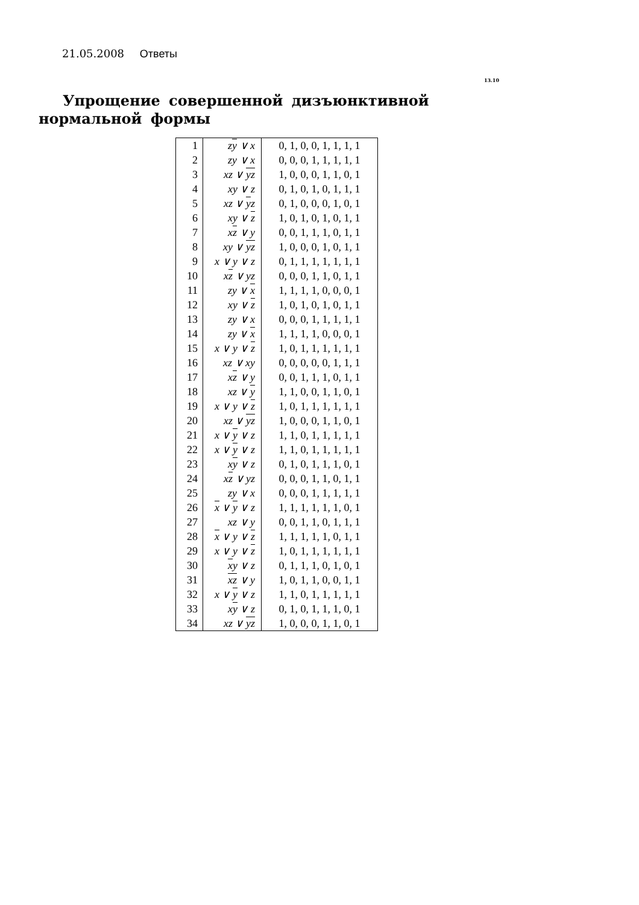21.05.2008 Ответы
13.10
Упрощение совершенной дизъюнктивной нормальной формы
| 1 | z y ∨ x | 0, 1, 0, 0, 1, 1, 1, 1 |
| 2 | zy ∨ x | 0, 0, 0, 1, 1, 1, 1, 1 |
| 3 | xz ∨ y z | 1, 0, 0, 0, 1, 1, 0, 1 |
| 4 | xy ∨ z | 0, 1, 0, 1, 0, 1, 1, 1 |
| 5 | xz ∨ y z | 0, 1, 0, 0, 0, 1, 0, 1 |
| 6 | xy ∨ z | 1, 0, 1, 0, 1, 0, 1, 1 |
| 7 | x z ∨ y | 0, 0, 1, 1, 1, 0, 1, 1 |
| 8 | xy ∨ y z | 1, 0, 0, 0, 1, 0, 1, 1 |
| 9 | x ∨ y ∨ z | 0, 1, 1, 1, 1, 1, 1, 1 |
| 10 | x z ∨ yz | 0, 0, 0, 1, 1, 0, 1, 1 |
| 11 | zy ∨ x | 1, 1, 1, 1, 0, 0, 0, 1 |
| 12 | xy ∨ z | 1, 0, 1, 0, 1, 0, 1, 1 |
| 13 | zy ∨ x | 0, 0, 0, 1, 1, 1, 1, 1 |
| 14 | zy ∨ x | 1, 1, 1, 1, 0, 0, 0, 1 |
| 15 | x ∨ y ∨ z | 1, 0, 1, 1, 1, 1, 1, 1 |
| 16 | xz ∨ xy | 0, 0, 0, 0, 0, 1, 1, 1 |
| 17 | x z ∨ y | 0, 0, 1, 1, 1, 0, 1, 1 |
| 18 | xz ∨ y | 1, 1, 0, 0, 1, 1, 0, 1 |
| 19 | x ∨ y ∨ z | 1, 0, 1, 1, 1, 1, 1, 1 |
| 20 | xz ∨ y z | 1, 0, 0, 0, 1, 1, 0, 1 |
| 21 | x ∨ y ∨ z | 1, 1, 0, 1, 1, 1, 1, 1 |
| 22 | x ∨ y ∨ z | 1, 1, 0, 1, 1, 1, 1, 1 |
| 23 | x y ∨ z | 0, 1, 0, 1, 1, 1, 0, 1 |
| 24 | x z ∨ yz | 0, 0, 0, 1, 1, 0, 1, 1 |
| 25 | zy ∨ x | 0, 0, 0, 1, 1, 1, 1, 1 |
| 26 | x ∨ y ∨ z | 1, 1, 1, 1, 1, 1, 0, 1 |
| 27 | xz ∨ y | 0, 0, 1, 1, 0, 1, 1, 1 |
| 28 | x ∨ y ∨ z | 1, 1, 1, 1, 1, 0, 1, 1 |
| 29 | x ∨ y ∨ z | 1, 0, 1, 1, 1, 1, 1, 1 |
| 30 | x y ∨ z | 0, 1, 1, 1, 0, 1, 0, 1 |
| 31 | x z ∨ y | 1, 0, 1, 1, 0, 0, 1, 1 |
| 32 | x ∨ y ∨ z | 1, 1, 0, 1, 1, 1, 1, 1 |
| 33 | x y ∨ z | 0, 1, 0, 1, 1, 1, 0, 1 |
| 34 | xz ∨ y z | 1, 0, 0, 0, 1, 1, 0, 1 |